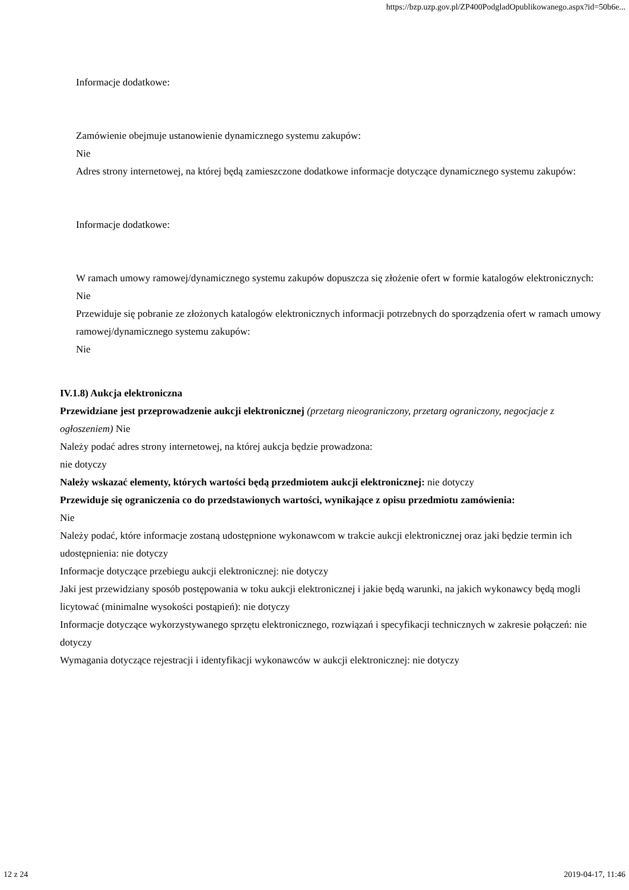https://bzp.uzp.gov.pl/ZP400PodgladOpublikowanego.aspx?id=50b6e...
Informacje dodatkowe:
Zamówienie obejmuje ustanowienie dynamicznego systemu zakupów:
Nie
Adres strony internetowej, na której będą zamieszczone dodatkowe informacje dotyczące dynamicznego systemu zakupów:
Informacje dodatkowe:
W ramach umowy ramowej/dynamicznego systemu zakupów dopuszcza się złożenie ofert w formie katalogów elektronicznych:
Nie
Przewiduje się pobranie ze złożonych katalogów elektronicznych informacji potrzebnych do sporządzenia ofert w ramach umowy ramowej/dynamicznego systemu zakupów:
Nie
IV.1.8) Aukcja elektroniczna
Przewidziane jest przeprowadzenie aukcji elektronicznej (przetarg nieograniczony, przetarg ograniczony, negocjacje z ogłoszeniem) Nie
Należy podać adres strony internetowej, na której aukcja będzie prowadzona:
nie dotyczy
Należy wskazać elementy, których wartości będą przedmiotem aukcji elektronicznej: nie dotyczy
Przewiduje się ograniczenia co do przedstawionych wartości, wynikające z opisu przedmiotu zamówienia:
Nie
Należy podać, które informacje zostaną udostępnione wykonawcom w trakcie aukcji elektronicznej oraz jaki będzie termin ich udostępnienia: nie dotyczy
Informacje dotyczące przebiegu aukcji elektronicznej: nie dotyczy
Jaki jest przewidziany sposób postępowania w toku aukcji elektronicznej i jakie będą warunki, na jakich wykonawcy będą mogli licytować (minimalne wysokości postąpień): nie dotyczy
Informacje dotyczące wykorzystywanego sprzętu elektronicznego, rozwiązań i specyfikacji technicznych w zakresie połączeń: nie dotyczy
Wymagania dotyczące rejestracji i identyfikacji wykonawców w aukcji elektronicznej: nie dotyczy
12 z 24 2019-04-17, 11:46